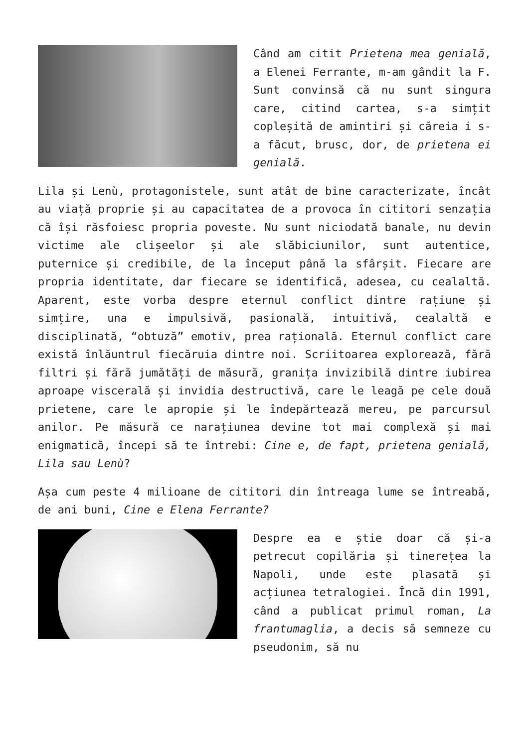Când am citit Prietena mea genială, a Elenei Ferrante, m-am gândit la F. Sunt convinsă că nu sunt singura care, citind cartea, s-a simțit copleșită de amintiri și căreia i s-a făcut, brusc, dor, de prietena ei genială.
Lila și Lenù, protagonistele, sunt atât de bine caracterizate, încât au viață proprie și au capacitatea de a provoca în cititori senzația că își răsfoiesc propria poveste. Nu sunt niciodată banale, nu devin victime ale clișeelor și ale slăbiciunilor, sunt autentice, puternice și credibile, de la început până la sfârșit. Fiecare are propria identitate, dar fiecare se identifică, adesea, cu cealaltă. Aparent, este vorba despre eternul conflict dintre rațiune și simțire, una e impulsivă, pasională, intuitivă, cealaltă e disciplinată, “obtuză” emotiv, prea rațională. Eternul conflict care există înlăuntrul fiecăruia dintre noi. Scriitoarea explorează, fără filtri și fără jumătăți de măsură, granița invizibilă dintre iubirea aproape viscerală și invidia destructivă, care le leagă pe cele două prietene, care le apropie și le îndepărtează mereu, pe parcursul anilor. Pe măsură ce narațiunea devine tot mai complexă și mai enigmatică, începi să te întrebi: Cine e, de fapt, prietena genială, Lila sau Lenù?
Așa cum peste 4 milioane de cititori din întreaga lume se întreabă, de ani buni, Cine e Elena Ferrante?
Despre ea e știe doar că și-a petrecut copilăria și tinerețea la Napoli, unde este plasată și acțiunea tetralogiei. Încă din 1991, când a publicat primul roman, La frantumaglia, a decis să semneze cu pseudonim, să nu